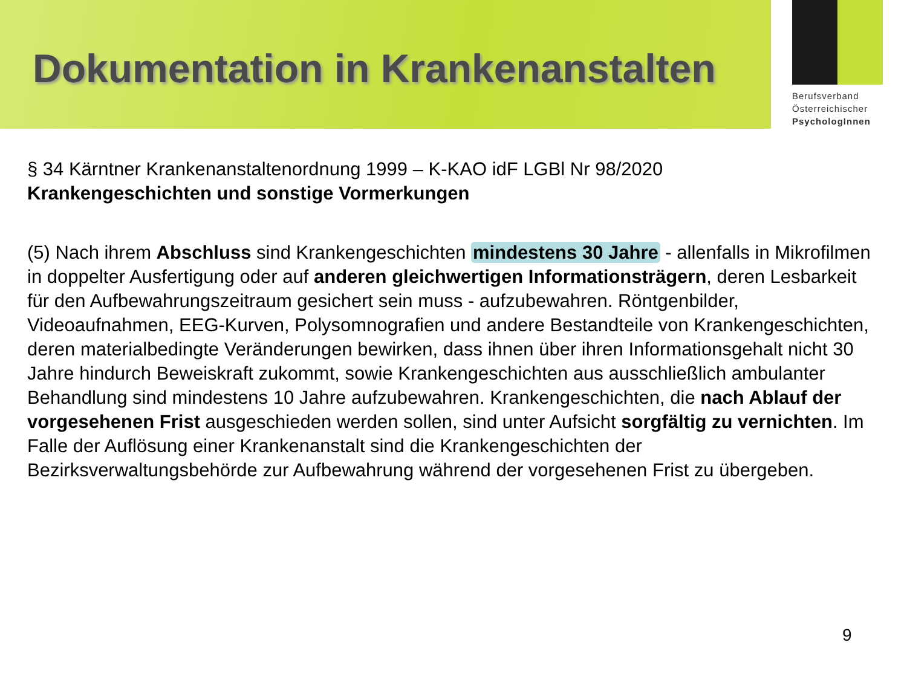Dokumentation in Krankenanstalten
Berufsverband
Österreichischer
PsychologInnen
§ 34 Kärntner Krankenanstaltenordnung 1999 – K-KAO idF LGBl Nr 98/2020
Krankengeschichten und sonstige Vormerkungen
(5) Nach ihrem Abschluss sind Krankengeschichten mindestens 30 Jahre - allenfalls in Mikrofilmen in doppelter Ausfertigung oder auf anderen gleichwertigen Informationsträgern, deren Lesbarkeit für den Aufbewahrungszeitraum gesichert sein muss - aufzubewahren. Röntgenbilder, Videoaufnahmen, EEG-Kurven, Polysomnografien und andere Bestandteile von Krankengeschichten, deren materialbedingte Veränderungen bewirken, dass ihnen über ihren Informationsgehalt nicht 30 Jahre hindurch Beweiskraft zukommt, sowie Krankengeschichten aus ausschließlich ambulanter Behandlung sind mindestens 10 Jahre aufzubewahren. Krankengeschichten, die nach Ablauf der vorgesehenen Frist ausgeschieden werden sollen, sind unter Aufsicht sorgfältig zu vernichten. Im Falle der Auflösung einer Krankenanstalt sind die Krankengeschichten der Bezirksverwaltungsbehörde zur Aufbewahrung während der vorgesehenen Frist zu übergeben.
9